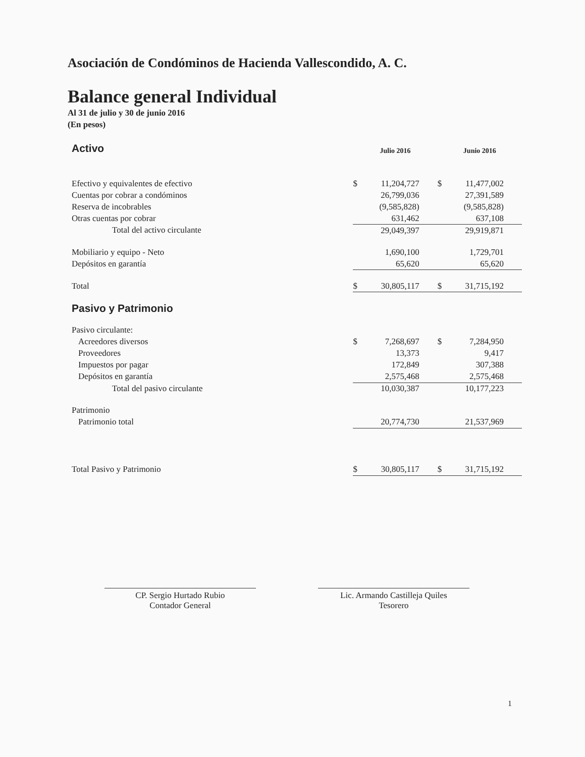Asociación de Condóminos de Hacienda Vallescondido, A. C.
Balance general Individual
Al 31 de julio y 30 de junio 2016
(En pesos)
| Activo | Julio 2016 | | Junio 2016 | |
| Efectivo y equivalentes de efectivo | $ | 11,204,727 | $ | 11,477,002 |
| Cuentas por cobrar a condóminos | | 26,799,036 | | 27,391,589 |
| Reserva de incobrables | | (9,585,828) | | (9,585,828) |
| Otras cuentas por cobrar | | 631,462 | | 637,108 |
| Total del activo circulante | | 29,049,397 | | 29,919,871 |
| Mobiliario y equipo - Neto | | 1,690,100 | | 1,729,701 |
| Depósitos en garantía | | 65,620 | | 65,620 |
| Total | $ | 30,805,117 | $ | 31,715,192 |
| Pasivo y Patrimonio | | | | |
| Pasivo circulante: | | | | |
| Acreedores diversos | $ | 7,268,697 | $ | 7,284,950 |
| Proveedores | | 13,373 | | 9,417 |
| Impuestos por pagar | | 172,849 | | 307,388 |
| Depósitos en garantía | | 2,575,468 | | 2,575,468 |
| Total del pasivo circulante | | 10,030,387 | | 10,177,223 |
| Patrimonio | | | | |
| Patrimonio total | | 20,774,730 | | 21,537,969 |
| Total Pasivo y Patrimonio | $ | 30,805,117 | $ | 31,715,192 |
CP. Sergio Hurtado Rubio
Contador General
Lic. Armando Castilleja Quiles
Tesorero
1